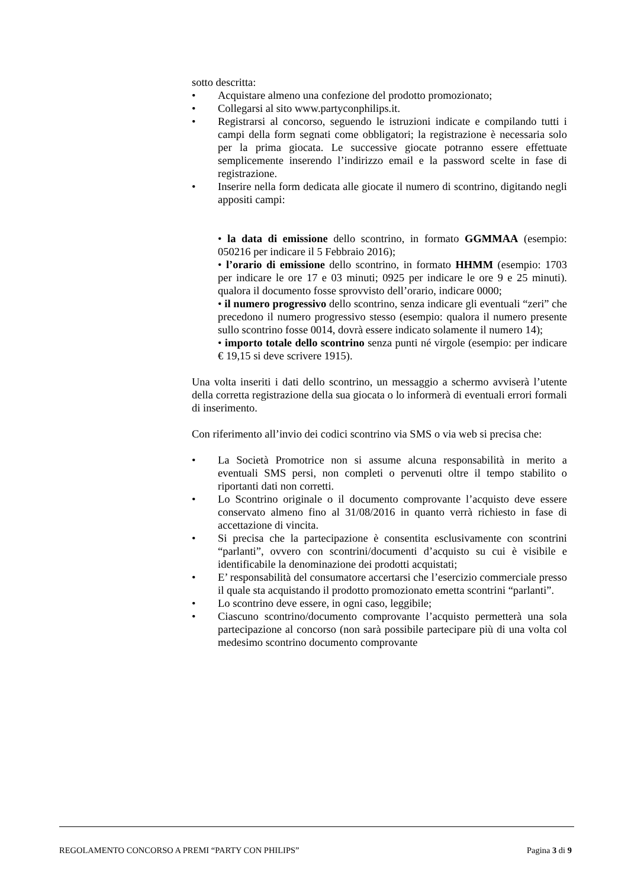sotto descritta:
• Acquistare almeno una confezione del prodotto promozionato;
• Collegarsi al sito www.partyconphilips.it.
• Registrarsi al concorso, seguendo le istruzioni indicate e compilando tutti i campi della form segnati come obbligatori; la registrazione è necessaria solo per la prima giocata. Le successive giocate potranno essere effettuate semplicemente inserendo l’indirizzo email e la password scelte in fase di registrazione.
• Inserire nella form dedicata alle giocate il numero di scontrino, digitando negli appositi campi:
• la data di emissione dello scontrino, in formato GGMMAA (esempio: 050216 per indicare il 5 Febbraio 2016);
• l’orario di emissione dello scontrino, in formato HHMM (esempio: 1703 per indicare le ore 17 e 03 minuti; 0925 per indicare le ore 9 e 25 minuti). qualora il documento fosse sprovvisto dell’orario, indicare 0000;
• il numero progressivo dello scontrino, senza indicare gli eventuali “zeri” che precedono il numero progressivo stesso (esempio: qualora il numero presente sullo scontrino fosse 0014, dovrà essere indicato solamente il numero 14);
• importo totale dello scontrino senza punti né virgole (esempio: per indicare € 19,15 si deve scrivere 1915).
Una volta inseriti i dati dello scontrino, un messaggio a schermo avviserà l’utente della corretta registrazione della sua giocata o lo informerà di eventuali errori formali di inserimento.
Con riferimento all’invio dei codici scontrino via SMS o via web si precisa che:
• La Società Promotrice non si assume alcuna responsabilità in merito a eventuali SMS persi, non completi o pervenuti oltre il tempo stabilito o riportanti dati non corretti.
• Lo Scontrino originale o il documento comprovante l’acquisto deve essere conservato almeno fino al 31/08/2016 in quanto verrà richiesto in fase di accettazione di vincita.
• Si precisa che la partecipazione è consentita esclusivamente con scontrini “parlanti”, ovvero con scontrini/documenti d’acquisto su cui è visibile e identificabile la denominazione dei prodotti acquistati;
• E’ responsabilità del consumatore accertarsi che l’esercizio commerciale presso il quale sta acquistando il prodotto promozionato emetta scontrini “parlanti”.
• Lo scontrino deve essere, in ogni caso, leggibile;
• Ciascuno scontrino/documento comprovante l’acquisto permetterà una sola partecipazione al concorso (non sarà possibile partecipare più di una volta col medesimo scontrino documento comprovante
REGOLAMENTO CONCORSO A PREMI “PARTY CON PHILIPS” Pagina 3 di 9